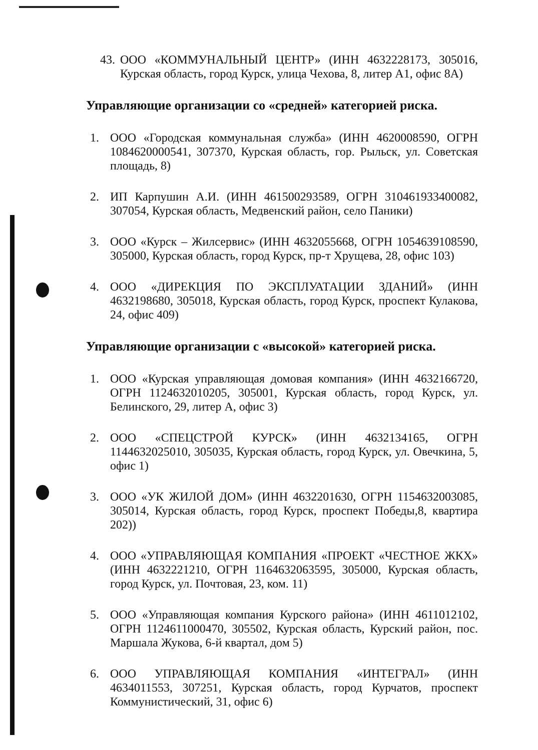43. ООО «КОММУНАЛЬНЫЙ ЦЕНТР» (ИНН 4632228173, 305016, Курская область, город Курск, улица Чехова, 8, литер А1, офис 8А)
Управляющие организации со «средней» категорией риска.
1. ООО «Городская коммунальная служба» (ИНН 4620008590, ОГРН 1084620000541, 307370, Курская область, гор. Рыльск, ул. Советская площадь, 8)
2. ИП Карпушин А.И. (ИНН 461500293589, ОГРН 310461933400082, 307054, Курская область, Медвенский район, село Паники)
3. ООО «Курск – Жилсервис» (ИНН 4632055668, ОГРН 1054639108590, 305000, Курская область, город Курск, пр-т Хрущева, 28, офис 103)
4. ООО «ДИРЕКЦИЯ ПО ЭКСПЛУАТАЦИИ ЗДАНИЙ» (ИНН 4632198680, 305018, Курская область, город Курск, проспект Кулакова, 24, офис 409)
Управляющие организации с «высокой» категорией риска.
1. ООО «Курская управляющая домовая компания» (ИНН 4632166720, ОГРН 1124632010205, 305001, Курская область, город Курск, ул. Белинского, 29, литер А, офис 3)
2. ООО «СПЕЦСТРОЙ КУРСК» (ИНН 4632134165, ОГРН 1144632025010, 305035, Курская область, город Курск, ул. Овечкина, 5, офис 1)
3. ООО «УК ЖИЛОЙ ДОМ» (ИНН 4632201630, ОГРН 1154632003085, 305014, Курская область, город Курск, проспект Победы,8, квартира 202))
4. ООО «УПРАВЛЯЮЩАЯ КОМПАНИЯ «ПРОЕКТ «ЧЕСТНОЕ ЖКХ» (ИНН 4632221210, ОГРН 1164632063595, 305000, Курская область, город Курск, ул. Почтовая, 23, ком. 11)
5. ООО «Управляющая компания Курского района» (ИНН 4611012102, ОГРН 1124611000470, 305502, Курская область, Курский район, пос. Маршала Жукова, 6-й квартал, дом 5)
6. ООО УПРАВЛЯЮЩАЯ КОМПАНИЯ «ИНТЕГРАЛ» (ИНН 4634011553, 307251, Курская область, город Курчатов, проспект Коммунистический, 31, офис 6)